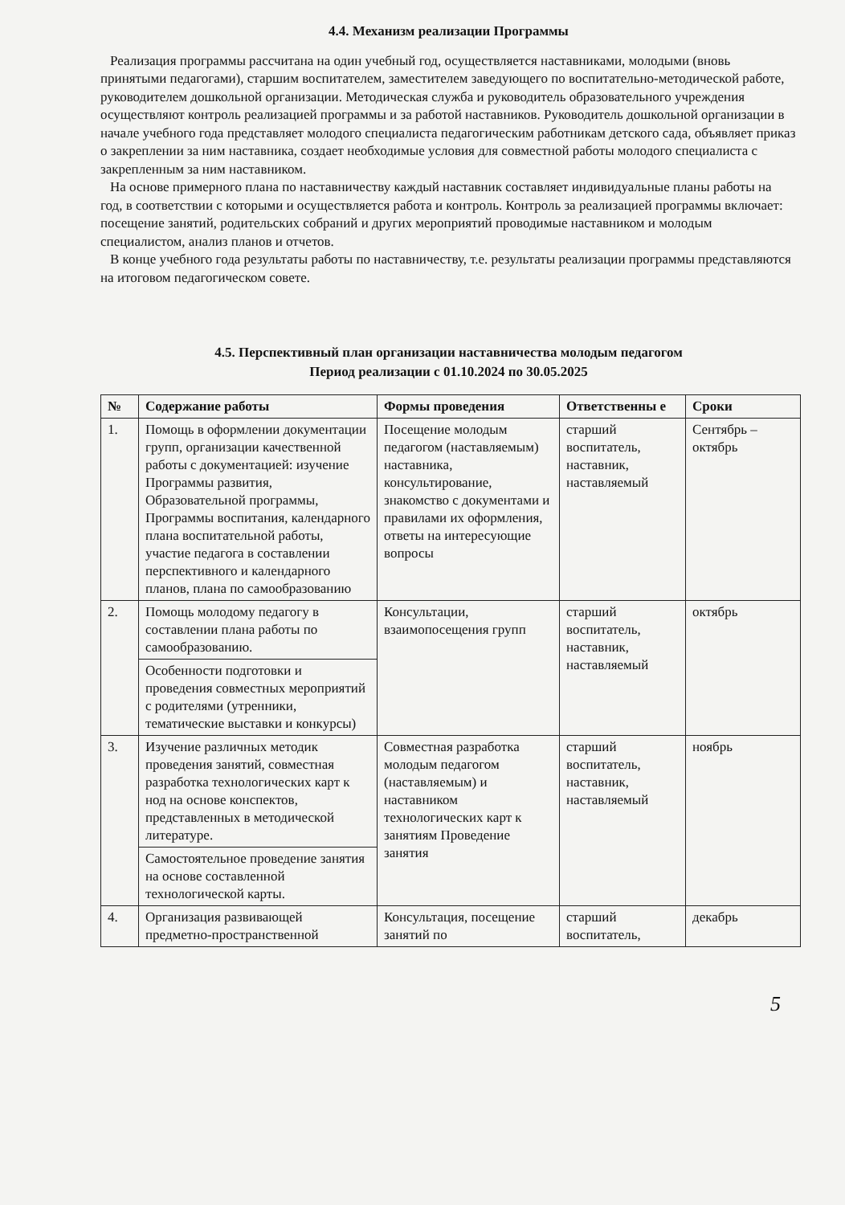4.4. Механизм реализации Программы
Реализация программы рассчитана на один учебный год, осуществляется наставниками, молодыми (вновь принятыми педагогами), старшим воспитателем, заместителем заведующего по воспитательно-методической работе, руководителем дошкольной организации. Методическая служба и руководитель образовательного учреждения осуществляют контроль реализацией программы и за работой наставников. Руководитель дошкольной организации в начале учебного года представляет молодого специалиста педагогическим работникам детского сада, объявляет приказ о закреплении за ним наставника, создает необходимые условия для совместной работы молодого специалиста с закрепленным за ним наставником.
На основе примерного плана по наставничеству каждый наставник составляет индивидуальные планы работы на год, в соответствии с которыми и осуществляется работа и контроль. Контроль за реализацией программы включает: посещение занятий, родительских собраний и других мероприятий проводимые наставником и молодым специалистом, анализ планов и отчетов.
В конце учебного года результаты работы по наставничеству, т.е. результаты реализации программы представляются на итоговом педагогическом совете.
4.5. Перспективный план организации наставничества молодым педагогом
Период реализации с 01.10.2024 по 30.05.2025
| № | Содержание работы | Формы проведения | Ответственны е | Сроки |
| --- | --- | --- | --- | --- |
| 1. | Помощь в оформлении документации групп, организации качественной работы с документацией: изучение Программы развития, Образовательной программы, Программы воспитания, календарного плана воспитательной работы, участие педагога в составлении перспективного и календарного планов, плана по самообразованию | Посещение молодым педагогом (наставляемым) наставника, консультирование, знакомство с документами и правилами их оформления, ответы на интересующие вопросы | старший воспитатель, наставник, наставляемый | Сентябрь – октябрь |
| 2. | Помощь молодому педагогу в составлении плана работы по самообразованию. | Консультации, взаимопосещения групп | старший воспитатель, наставник, наставляемый | октябрь |
| | Особенности подготовки и проведения совместных мероприятий с родителями (утренники, тематические выставки и конкурсы) | | | |
| 3. | Изучение различных методик проведения занятий, совместная разработка технологических карт к нод на основе конспектов, представленных в методической литературе. | Совместная разработка молодым педагогом (наставляемым) и наставником технологических карт к занятиям Проведение занятия | старший воспитатель, наставник, наставляемый | ноябрь |
| | Самостоятельное проведение занятия на основе составленной технологической карты. | | | |
| 4. | Организация развивающей предметно-пространственной | Консультация, посещение занятий по | старший воспитатель, | декабрь |
5